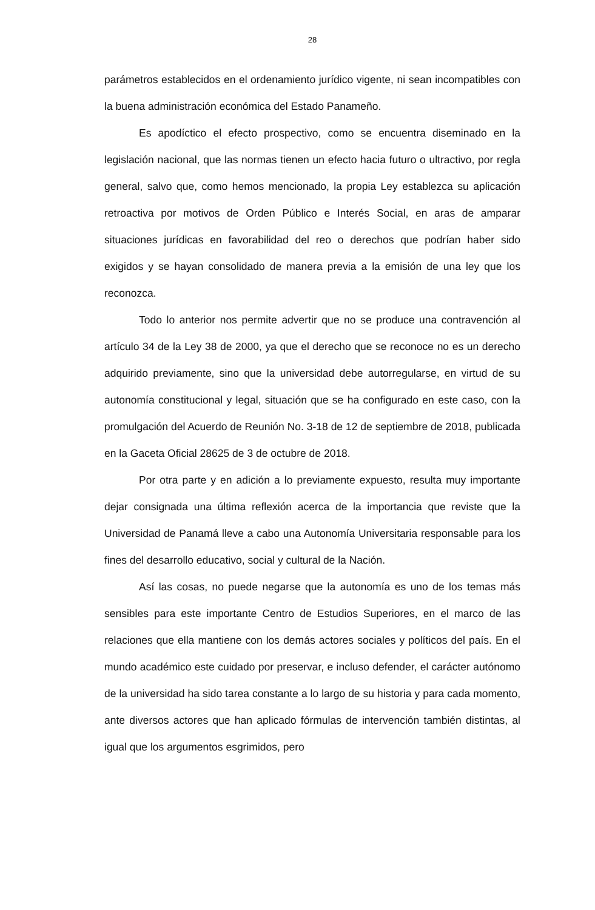28
parámetros establecidos en el ordenamiento jurídico vigente, ni sean incompatibles con la buena administración económica del Estado Panameño.
Es apodíctico el efecto prospectivo, como se encuentra diseminado en la legislación nacional, que las normas tienen un efecto hacia futuro o ultractivo, por regla general, salvo que, como hemos mencionado, la propia Ley establezca su aplicación retroactiva por motivos de Orden Público e Interés Social, en aras de amparar situaciones jurídicas en favorabilidad del reo o derechos que podrían haber sido exigidos y se hayan consolidado de manera previa a la emisión de una ley que los reconozca.
Todo lo anterior nos permite advertir que no se produce una contravención al artículo 34 de la Ley 38 de 2000, ya que el derecho que se reconoce no es un derecho adquirido previamente, sino que la universidad debe autorregularse, en virtud de su autonomía constitucional y legal, situación que se ha configurado en este caso, con la promulgación del Acuerdo de Reunión No. 3-18 de 12 de septiembre de 2018, publicada en la Gaceta Oficial 28625 de 3 de octubre de 2018.
Por otra parte y en adición a lo previamente expuesto, resulta muy importante dejar consignada una última reflexión acerca de la importancia que reviste que la Universidad de Panamá lleve a cabo una Autonomía Universitaria responsable para los fines del desarrollo educativo, social y cultural de la Nación.
Así las cosas, no puede negarse que la autonomía es uno de los temas más sensibles para este importante Centro de Estudios Superiores, en el marco de las relaciones que ella mantiene con los demás actores sociales y políticos del país. En el mundo académico este cuidado por preservar, e incluso defender, el carácter autónomo de la universidad ha sido tarea constante a lo largo de su historia y para cada momento, ante diversos actores que han aplicado fórmulas de intervención también distintas, al igual que los argumentos esgrimidos, pero